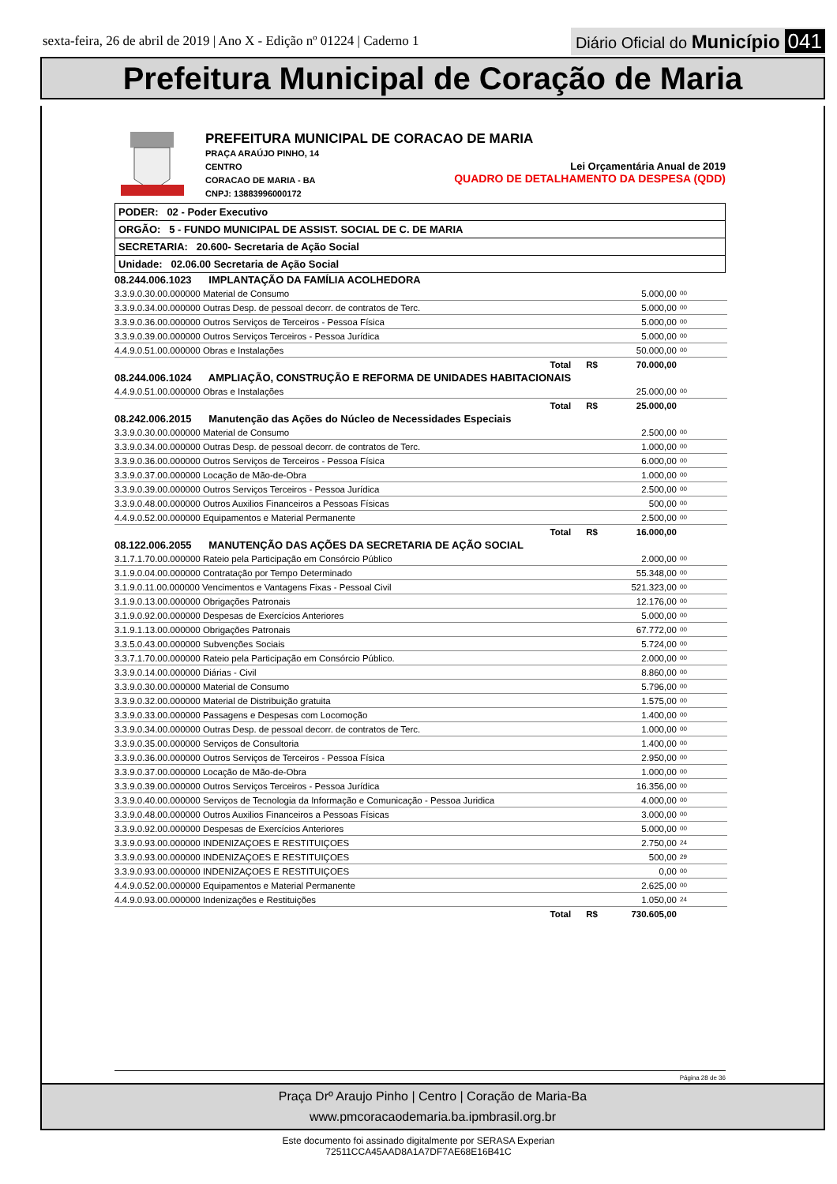sexta-feira, 26 de abril de 2019 | Ano X - Edição nº 01224 | Caderno 1
Diário Oficial do Município 041
Prefeitura Municipal de Coração de Maria
PREFEITURA MUNICIPAL DE CORACAO DE MARIA
PRAÇA ARAÚJO PINHO, 14
CENTRO
CORACAO DE MARIA - BA
CNPJ: 13883996000172
Lei Orçamentária Anual de 2019
QUADRO DE DETALHAMENTO DA DESPESA (QDD)
PODER: 02 - Poder Executivo
ORGÃO: 5 - FUNDO MUNICIPAL DE ASSIST. SOCIAL DE C. DE MARIA
SECRETARIA: 20.600- Secretaria de Ação Social
Unidade: 02.06.00 Secretaria de Ação Social
| 08.244.006.1023 IMPLANTAÇÃO DA FAMÍLIA ACOLHEDORA | | |
| 3.3.9.0.30.00.000000 Material de Consumo | 5.000,00 | 00 |
| 3.3.9.0.34.00.000000 Outras Desp. de pessoal decorr. de contratos de Terc. | 5.000,00 | 00 |
| 3.3.9.0.36.00.000000 Outros Serviços de Terceiros - Pessoa Física | 5.000,00 | 00 |
| 3.3.9.0.39.00.000000 Outros Serviços Terceiros - Pessoa Jurídica | 5.000,00 | 00 |
| 4.4.9.0.51.00.000000 Obras e Instalações | 50.000,00 | 00 |
| Total R$ | 70.000,00 | |
| 08.244.006.1024 AMPLIAÇÃO, CONSTRUÇÃO E REFORMA DE UNIDADES HABITACIONAIS | | |
| 4.4.9.0.51.00.000000 Obras e Instalações | 25.000,00 | 00 |
| Total R$ | 25.000,00 | |
| 08.242.006.2015 Manutenção das Ações do Núcleo de Necessidades Especiais | | |
| 3.3.9.0.30.00.000000 Material de Consumo | 2.500,00 | 00 |
| 3.3.9.0.34.00.000000 Outras Desp. de pessoal decorr. de contratos de Terc. | 1.000,00 | 00 |
| 3.3.9.0.36.00.000000 Outros Serviços de Terceiros - Pessoa Física | 6.000,00 | 00 |
| 3.3.9.0.37.00.000000 Locação de Mão-de-Obra | 1.000,00 | 00 |
| 3.3.9.0.39.00.000000 Outros Serviços Terceiros - Pessoa Jurídica | 2.500,00 | 00 |
| 3.3.9.0.48.00.000000 Outros Auxilios Financeiros a Pessoas Físicas | 500,00 | 00 |
| 4.4.9.0.52.00.000000 Equipamentos e Material Permanente | 2.500,00 | 00 |
| Total R$ | 16.000,00 | |
| 08.122.006.2055 MANUTENÇÃO DAS AÇÕES DA SECRETARIA DE AÇÃO SOCIAL | | |
| 3.1.7.1.70.00.000000 Rateio pela Participação em Consórcio Público | 2.000,00 | 00 |
| 3.1.9.0.04.00.000000 Contratação por Tempo Determinado | 55.348,00 | 00 |
| 3.1.9.0.11.00.000000 Vencimentos e Vantagens Fixas - Pessoal Civil | 521.323,00 | 00 |
| 3.1.9.0.13.00.000000 Obrigações Patronais | 12.176,00 | 00 |
| 3.1.9.0.92.00.000000 Despesas de Exercícios Anteriores | 5.000,00 | 00 |
| 3.1.9.1.13.00.000000 Obrigações Patronais | 67.772,00 | 00 |
| 3.3.5.0.43.00.000000 Subvenções Sociais | 5.724,00 | 00 |
| 3.3.7.1.70.00.000000 Rateio pela Participação em Consórcio Público. | 2.000,00 | 00 |
| 3.3.9.0.14.00.000000 Diárias - Civil | 8.860,00 | 00 |
| 3.3.9.0.30.00.000000 Material de Consumo | 5.796,00 | 00 |
| 3.3.9.0.32.00.000000 Material de Distribuição gratuita | 1.575,00 | 00 |
| 3.3.9.0.33.00.000000 Passagens e Despesas com Locomoção | 1.400,00 | 00 |
| 3.3.9.0.34.00.000000 Outras Desp. de pessoal decorr. de contratos de Terc. | 1.000,00 | 00 |
| 3.3.9.0.35.00.000000 Serviços de Consultoria | 1.400,00 | 00 |
| 3.3.9.0.36.00.000000 Outros Serviços de Terceiros - Pessoa Física | 2.950,00 | 00 |
| 3.3.9.0.37.00.000000 Locação de Mão-de-Obra | 1.000,00 | 00 |
| 3.3.9.0.39.00.000000 Outros Serviços Terceiros - Pessoa Jurídica | 16.356,00 | 00 |
| 3.3.9.0.40.00.000000 Serviços de Tecnologia da Informação e Comunicação - Pessoa Juridica | 4.000,00 | 00 |
| 3.3.9.0.48.00.000000 Outros Auxilios Financeiros a Pessoas Físicas | 3.000,00 | 00 |
| 3.3.9.0.92.00.000000 Despesas de Exercícios Anteriores | 5.000,00 | 00 |
| 3.3.9.0.93.00.000000 INDENIZAÇOES E RESTITUIÇOES | 2.750,00 | 24 |
| 3.3.9.0.93.00.000000 INDENIZAÇOES E RESTITUIÇOES | 500,00 | 29 |
| 3.3.9.0.93.00.000000 INDENIZAÇOES E RESTITUIÇOES | 0,00 | 00 |
| 4.4.9.0.52.00.000000 Equipamentos e Material Permanente | 2.625,00 | 00 |
| 4.4.9.0.93.00.000000 Indenizações e Restituições | 1.050,00 | 24 |
| Total R$ | 730.605,00 | |
Página 28 de 36
Praça Drº Araujo Pinho | Centro | Coração de Maria-Ba
www.pmcoracaodemaria.ba.ipmbrasil.org.br
Este documento foi assinado digitalmente por SERASA Experian
72511CCA45AAD8A1A7DF7AE68E16B41C